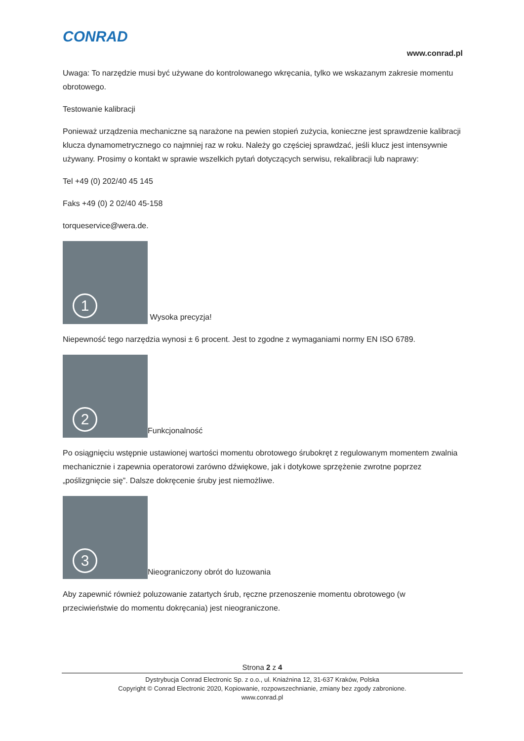CONRAD
www.conrad.pl
Uwaga: To narzędzie musi być używane do kontrolowanego wkręcania, tylko we wskazanym zakresie momentu obrotowego.
Testowanie kalibracji
Ponieważ urządzenia mechaniczne są narażone na pewien stopień zużycia, konieczne jest sprawdzenie kalibracji klucza dynamometrycznego co najmniej raz w roku. Należy go częściej sprawdzać, jeśli klucz jest intensywnie używany. Prosimy o kontakt w sprawie wszelkich pytań dotyczących serwisu, rekalibracji lub naprawy:
Tel +49 (0) 202/40 45 145
Faks +49 (0) 2 02/40 45-158
torqueservice@wera.de.
1 Wysoka precyzja!
Niepewność tego narzędzia wynosi ± 6 procent. Jest to zgodne z wymaganiami normy EN ISO 6789.
2 Funkcjonalność
Po osiągnięciu wstępnie ustawionej wartości momentu obrotowego śrubokręt z regulowanym momentem zwalnia mechanicznie i zapewnia operatorowi zarówno dźwiękowe, jak i dotykowe sprzężenie zwrotne poprzez „poślizgnięcie się”. Dalsze dokręcenie śruby jest niemożliwe.
3 Nieograniczony obrót do luzowania
Aby zapewnić również poluzowanie zatartych śrub, ręczne przenoszenie momentu obrotowego (w przeciwieństwie do momentu dokręcania) jest nieograniczone.
Strona 2 z 4
Dystrybucja Conrad Electronic Sp. z o.o., ul. Kniaźnina 12, 31-637 Kraków, Polska
Copyright © Conrad Electronic 2020, Kopiowanie, rozpowszechnianie, zmiany bez zgody zabronione.
www.conrad.pl